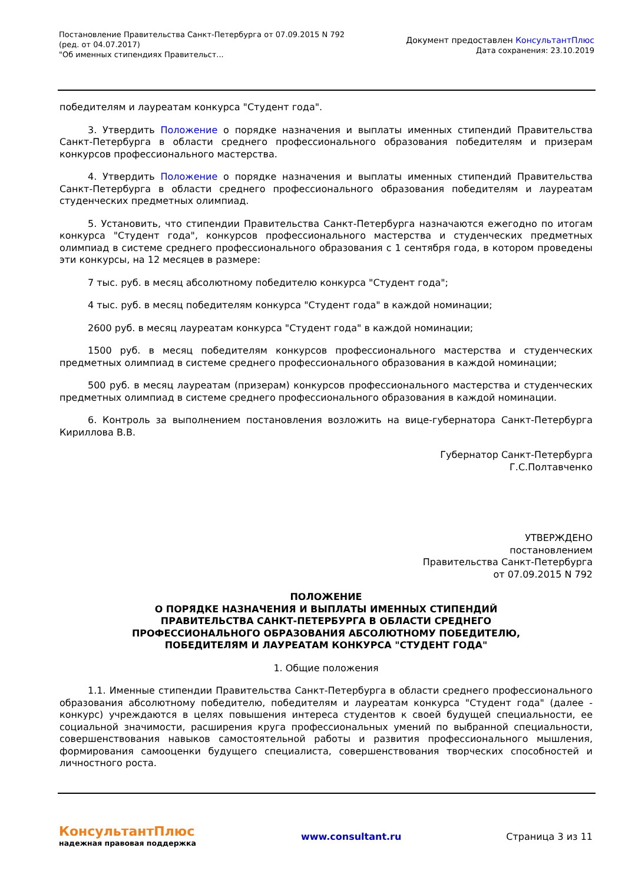Постановление Правительства Санкт-Петербурга от 07.09.2015 N 792
(ред. от 04.07.2017)
"Об именных стипендиях Правительст...
Документ предоставлен КонсультантПлюс
Дата сохранения: 23.10.2019
победителям и лауреатам конкурса "Студент года".
3. Утвердить Положение о порядке назначения и выплаты именных стипендий Правительства Санкт-Петербурга в области среднего профессионального образования победителям и призерам конкурсов профессионального мастерства.
4. Утвердить Положение о порядке назначения и выплаты именных стипендий Правительства Санкт-Петербурга в области среднего профессионального образования победителям и лауреатам студенческих предметных олимпиад.
5. Установить, что стипендии Правительства Санкт-Петербурга назначаются ежегодно по итогам конкурса "Студент года", конкурсов профессионального мастерства и студенческих предметных олимпиад в системе среднего профессионального образования с 1 сентября года, в котором проведены эти конкурсы, на 12 месяцев в размере:
7 тыс. руб. в месяц абсолютному победителю конкурса "Студент года";
4 тыс. руб. в месяц победителям конкурса "Студент года" в каждой номинации;
2600 руб. в месяц лауреатам конкурса "Студент года" в каждой номинации;
1500 руб. в месяц победителям конкурсов профессионального мастерства и студенческих предметных олимпиад в системе среднего профессионального образования в каждой номинации;
500 руб. в месяц лауреатам (призерам) конкурсов профессионального мастерства и студенческих предметных олимпиад в системе среднего профессионального образования в каждой номинации.
6. Контроль за выполнением постановления возложить на вице-губернатора Санкт-Петербурга Кириллова В.В.
Губернатор Санкт-Петербурга
Г.С.Полтавченко
УТВЕРЖДЕНО
постановлением
Правительства Санкт-Петербурга
от 07.09.2015 N 792
ПОЛОЖЕНИЕ
О ПОРЯДКЕ НАЗНАЧЕНИЯ И ВЫПЛАТЫ ИМЕННЫХ СТИПЕНДИЙ
ПРАВИТЕЛЬСТВА САНКТ-ПЕТЕРБУРГА В ОБЛАСТИ СРЕДНЕГО
ПРОФЕССИОНАЛЬНОГО ОБРАЗОВАНИЯ АБСОЛЮТНОМУ ПОБЕДИТЕЛЮ,
ПОБЕДИТЕЛЯМ И ЛАУРЕАТАМ КОНКУРСА "СТУДЕНТ ГОДА"
1. Общие положения
1.1. Именные стипендии Правительства Санкт-Петербурга в области среднего профессионального образования абсолютному победителю, победителям и лауреатам конкурса "Студент года" (далее - конкурс) учреждаются в целях повышения интереса студентов к своей будущей специальности, ее социальной значимости, расширения круга профессиональных умений по выбранной специальности, совершенствования навыков самостоятельной работы и развития профессионального мышления, формирования самооценки будущего специалиста, совершенствования творческих способностей и личностного роста.
КонсультантПлюс
надежная правовая поддержка
www.consultant.ru Страница 3 из 11